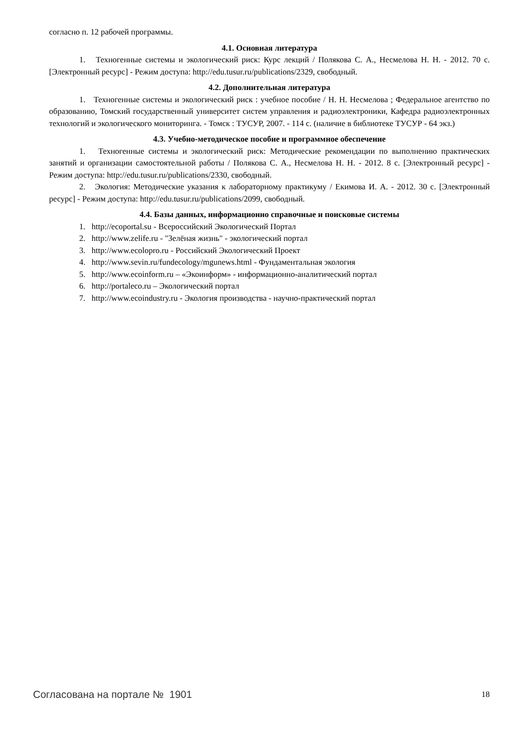согласно п. 12 рабочей программы.
4.1. Основная литература
1. Техногенные системы и экологический риск: Курс лекций / Полякова С. А., Несмелова Н. Н. - 2012. 70 с. [Электронный ресурс] - Режим доступа: http://edu.tusur.ru/publications/2329, свободный.
4.2. Дополнительная литература
1. Техногенные системы и экологический риск : учебное пособие / Н. Н. Несмелова ; Федеральное агентство по образованию, Томский государственный университет систем управления и радиоэлектроники, Кафедра радиоэлектронных технологий и экологического мониторинга. - Томск : ТУСУР, 2007. - 114 с. (наличие в библиотеке ТУСУР - 64 экз.)
4.3. Учебно-методическое пособие и программное обеспечение
1. Техногенные системы и экологический риск: Методические рекомендации по выполнению практических занятий и организации самостоятельной работы / Полякова С. А., Несмелова Н. Н. - 2012. 8 с. [Электронный ресурс] - Режим доступа: http://edu.tusur.ru/publications/2330, свободный.
2. Экология: Методические указания к лабораторному практикуму / Екимова И. А. - 2012. 30 с. [Электронный ресурс] - Режим доступа: http://edu.tusur.ru/publications/2099, свободный.
4.4. Базы данных, информационно справочные и поисковые системы
1. http://ecoportal.su - Всероссийский Экологический Портал
2. http://www.zelife.ru - "Зелёная жизнь" - экологический портал
3. http://www.ecolopro.ru - Российский Экологический Проект
4. http://www.sevin.ru/fundecology/mgunews.html - Фундаментальная экология
5. http://www.ecoinform.ru – «Экоинформ» - информационно-аналитический портал
6. http://portaleco.ru – Экологический портал
7. http://www.ecoindustry.ru - Экология производства - научно-практический портал
Согласована на портале № 1901 18